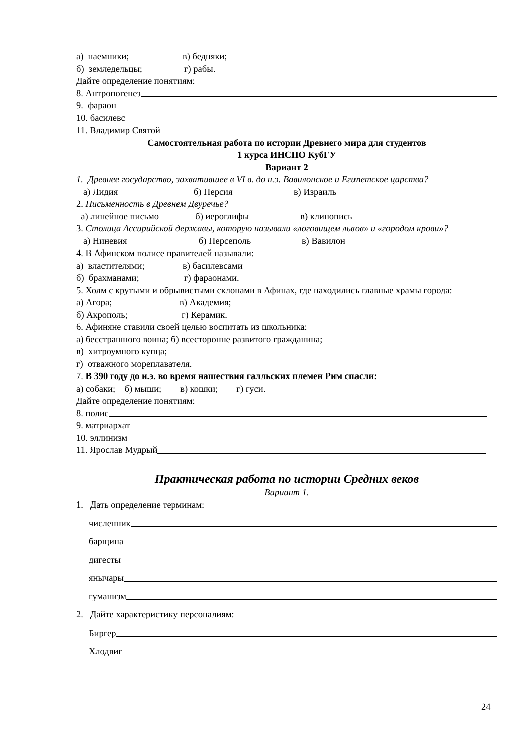а) наемники; в) бедняки;
б) земледельцы; г) рабы.
Дайте определение понятиям:
8. Антропогенез
9. фараон
10. басилевс
11. Владимир Святой
Самостоятельная работа по истории Древнего мира для студентов
1 курса ИНСПО КубГУ
Вариант 2
1. Древнее государство, захватившее в VI в. до н.э. Вавилонское и Египетское царства?
а) Лидия б) Персия в) Израиль
2. Письменность в Древнем Двуречье?
а) линейное письмо б) иероглифы в) клинопись
3. Столица Ассирийской державы, которую называли «логовищем львов» и «городом крови»?
а) Ниневия б) Персеполь в) Вавилон
4. В Афинском полисе правителей называли:
а) властителями; в) басилевсами
б) брахманами; г) фараонами.
5. Холм с крутыми и обрывистыми склонами в Афинах, где находились главные храмы города:
а) Агора; в) Академия;
б) Акрополь; г) Керамик.
6. Афиняне ставили своей целью воспитать из школьника:
а) бесстрашного воина; б) всесторонне развитого гражданина;
в) хитроумного купца;
г) отважного мореплавателя.
7. В 390 году до н.э. во время нашествия галльских племен Рим спасли:
а) собаки; б) мыши; в) кошки; г) гуси.
Дайте определение понятиям:
8. полис
9. матриархат
10. эллинизм
11. Ярослав Мудрый
Практическая работа по истории Средних веков
Вариант 1.
1. Дать определение терминам:
численник
барщина
дигесты
янычары
гуманизм
2. Дайте характеристику персоналиям:
Биргер
Хлодвиг
24